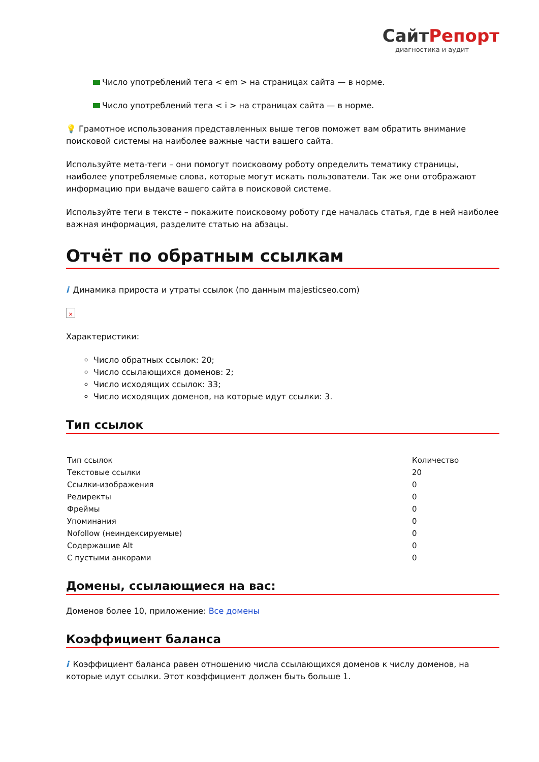СайтРепорт
диагностика и аудит
Число употреблений тега < em > на страницах сайта — в норме.
Число употреблений тега < i > на страницах сайта — в норме.
💡 Грамотное использования представленных выше тегов поможет вам обратить внимание поисковой системы на наиболее важные части вашего сайта.
Используйте мета-теги – они помогут поисковому роботу определить тематику страницы, наиболее употребляемые слова, которые могут искать пользователи. Так же они отображают информацию при выдаче вашего сайта в поисковой системе.
Используйте теги в тексте – покажите поисковому роботу где началась статья, где в ней наиболее важная информация, разделите статью на абзацы.
Отчёт по обратным ссылкам
i Динамика прироста и утраты ссылок (по данным majesticseo.com)
×
Характеристики:
Число обратных ссылок: 20;
Число ссылающихся доменов: 2;
Число исходящих ссылок: 33;
Число исходящих доменов, на которые идут ссылки: 3.
Тип ссылок
| Тип ссылок | Количество |
| --- | --- |
| Текстовые ссылки | 20 |
| Ссылки-изображения | 0 |
| Редиректы | 0 |
| Фреймы | 0 |
| Упоминания | 0 |
| Nofollow (неиндексируемые) | 0 |
| Содержащие Alt | 0 |
| С пустыми анкорами | 0 |
Домены, ссылающиеся на вас:
Доменов более 10, приложение: Все домены
Коэффициент баланса
i Коэффициент баланса равен отношению числа ссылающихся доменов к числу доменов, на которые идут ссылки. Этот коэффициент должен быть больше 1.